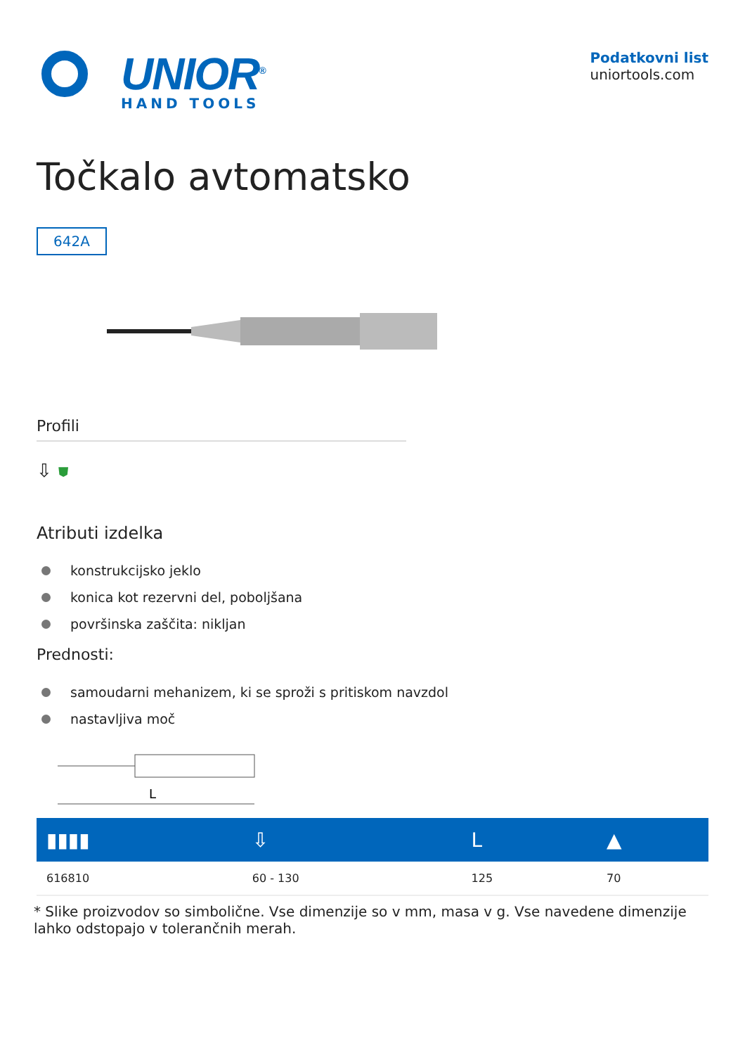UNIOR<sup>®</sup>
HAND TOOLS
Podatkovni list
uniortools.com
Točkalo avtomatsko
642A
Profili
⇩ ⛊
Atributi izdelka
konstrukcijsko jeklo
konica kot rezervni del, poboljšana
površinska zaščita: nikljan
Prednosti:
samoudarni mehanizem, ki se sproži s pritiskom navzdol
nastavljiva moč
L
| ▮▮▮▮ | ⇩ | L | ▲ |
| --- | --- | --- | --- |
| 616810 | 60 - 130 | 125 | 70 |
* Slike proizvodov so simbolične. Vse dimenzije so v mm, masa v g. Vse navedene dimenzije lahko odstopajo v tolerančnih merah.